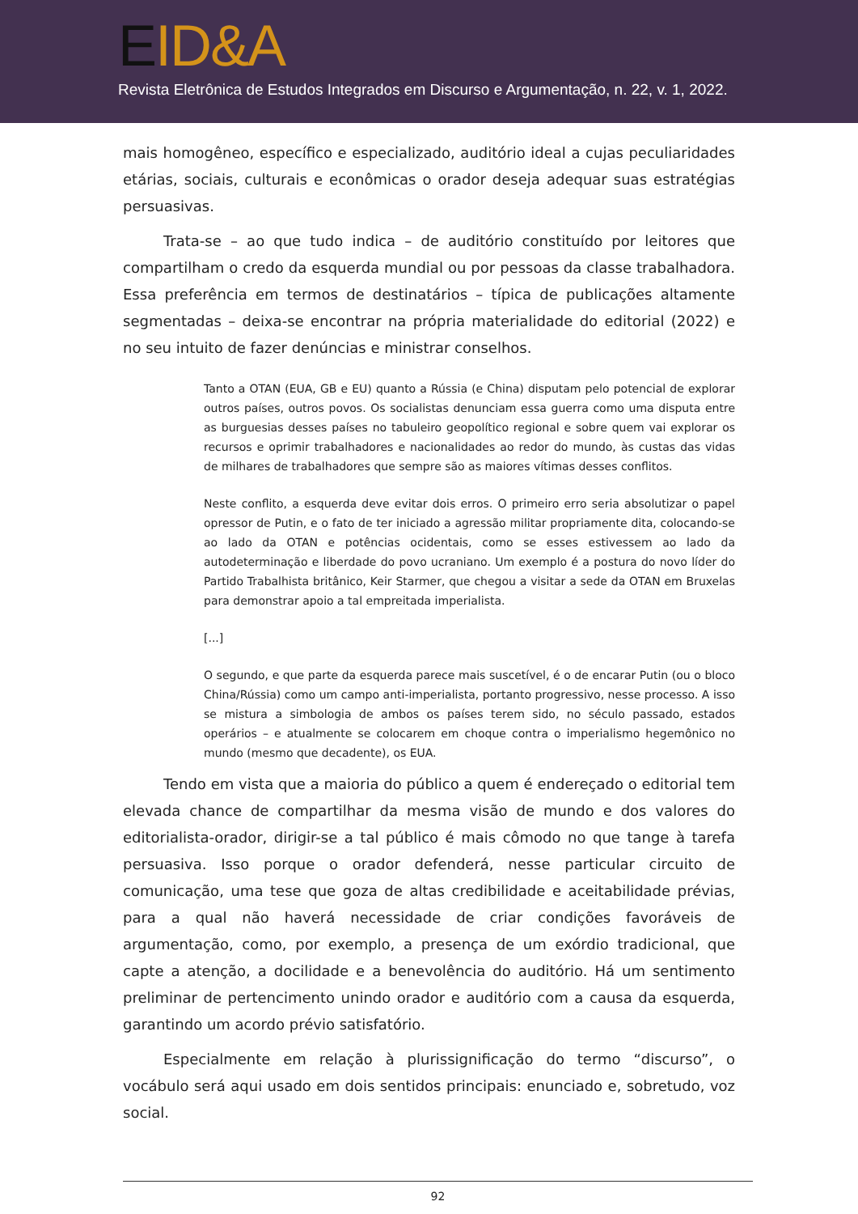EID&A
Revista Eletrônica de Estudos Integrados em Discurso e Argumentação, n. 22, v. 1, 2022.
mais homogêneo, específico e especializado, auditório ideal a cujas peculiaridades etárias, sociais, culturais e econômicas o orador deseja adequar suas estratégias persuasivas.
Trata-se – ao que tudo indica – de auditório constituído por leitores que compartilham o credo da esquerda mundial ou por pessoas da classe trabalhadora. Essa preferência em termos de destinatários – típica de publicações altamente segmentadas – deixa-se encontrar na própria materialidade do editorial (2022) e no seu intuito de fazer denúncias e ministrar conselhos.
Tanto a OTAN (EUA, GB e EU) quanto a Rússia (e China) disputam pelo potencial de explorar outros países, outros povos. Os socialistas denunciam essa guerra como uma disputa entre as burguesias desses países no tabuleiro geopolítico regional e sobre quem vai explorar os recursos e oprimir trabalhadores e nacionalidades ao redor do mundo, às custas das vidas de milhares de trabalhadores que sempre são as maiores vítimas desses conflitos.
Neste conflito, a esquerda deve evitar dois erros. O primeiro erro seria absolutizar o papel opressor de Putin, e o fato de ter iniciado a agressão militar propriamente dita, colocando-se ao lado da OTAN e potências ocidentais, como se esses estivessem ao lado da autodeterminação e liberdade do povo ucraniano. Um exemplo é a postura do novo líder do Partido Trabalhista britânico, Keir Starmer, que chegou a visitar a sede da OTAN em Bruxelas para demonstrar apoio a tal empreitada imperialista.
[...]
O segundo, e que parte da esquerda parece mais suscetível, é o de encarar Putin (ou o bloco China/Rússia) como um campo anti-imperialista, portanto progressivo, nesse processo. A isso se mistura a simbologia de ambos os países terem sido, no século passado, estados operários – e atualmente se colocarem em choque contra o imperialismo hegemônico no mundo (mesmo que decadente), os EUA.
Tendo em vista que a maioria do público a quem é endereçado o editorial tem elevada chance de compartilhar da mesma visão de mundo e dos valores do editorialista-orador, dirigir-se a tal público é mais cômodo no que tange à tarefa persuasiva. Isso porque o orador defenderá, nesse particular circuito de comunicação, uma tese que goza de altas credibilidade e aceitabilidade prévias, para a qual não haverá necessidade de criar condições favoráveis de argumentação, como, por exemplo, a presença de um exórdio tradicional, que capte a atenção, a docilidade e a benevolência do auditório. Há um sentimento preliminar de pertencimento unindo orador e auditório com a causa da esquerda, garantindo um acordo prévio satisfatório.
Especialmente em relação à plurissignificação do termo “discurso”, o vocábulo será aqui usado em dois sentidos principais: enunciado e, sobretudo, voz social.
92